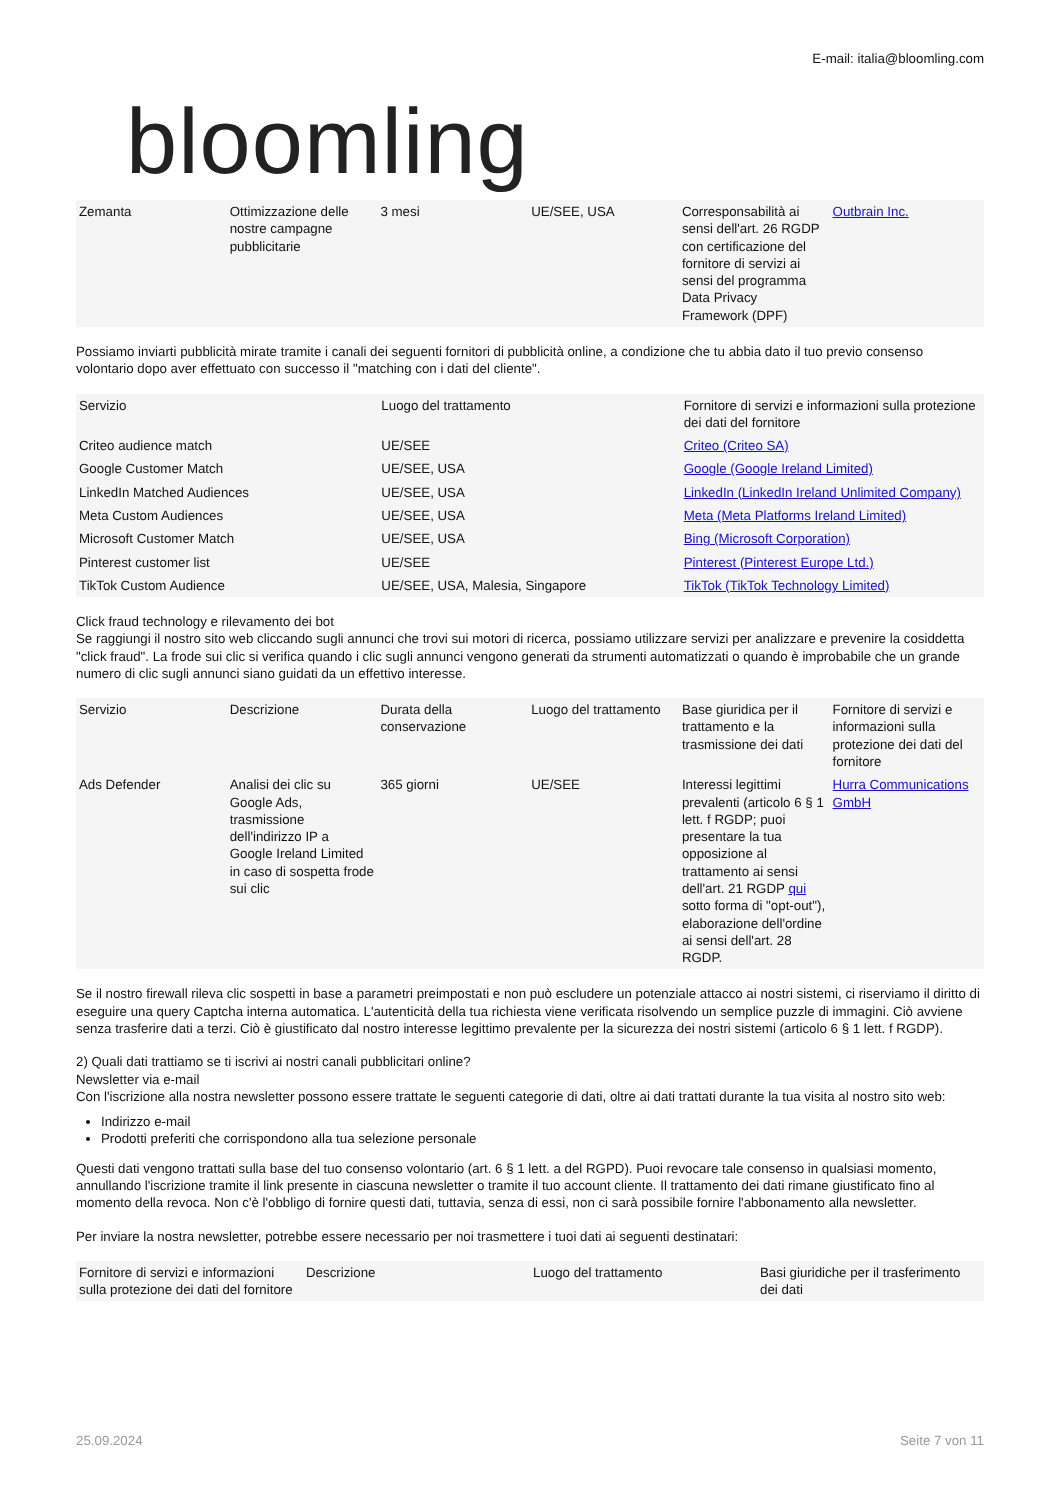bloomling
E-mail: italia@bloomling.com
| Zemanta | Ottimizzazione delle nostre campagne pubblicitarie | 3 mesi | UE/SEE, USA | Corresponsabilità ai sensi dell'art. 26 RGDP con certificazione del fornitore di servizi ai sensi del programma Data Privacy Framework (DPF) | Outbrain Inc. |
Possiamo inviarti pubblicità mirate tramite i canali dei seguenti fornitori di pubblicità online, a condizione che tu abbia dato il tuo previo consenso volontario dopo aver effettuato con successo il "matching con i dati del cliente".
| Servizio | Luogo del trattamento | Fornitore di servizi e informazioni sulla protezione dei dati del fornitore |
| --- | --- | --- |
| Criteo audience match | UE/SEE | Criteo (Criteo SA) |
| Google Customer Match | UE/SEE, USA | Google (Google Ireland Limited) |
| LinkedIn Matched Audiences | UE/SEE, USA | LinkedIn (LinkedIn Ireland Unlimited Company) |
| Meta Custom Audiences | UE/SEE, USA | Meta (Meta Platforms Ireland Limited) |
| Microsoft Customer Match | UE/SEE, USA | Bing (Microsoft Corporation) |
| Pinterest customer list | UE/SEE | Pinterest (Pinterest Europe Ltd.) |
| TikTok Custom Audience | UE/SEE, USA, Malesia, Singapore | TikTok (TikTok Technology Limited) |
Click fraud technology e rilevamento dei bot
Se raggiungi il nostro sito web cliccando sugli annunci che trovi sui motori di ricerca, possiamo utilizzare servizi per analizzare e prevenire la cosiddetta "click fraud". La frode sui clic si verifica quando i clic sugli annunci vengono generati da strumenti automatizzati o quando è improbabile che un grande numero di clic sugli annunci siano guidati da un effettivo interesse.
| Servizio | Descrizione | Durata della conservazione | Luogo del trattamento | Base giuridica per il trattamento e la trasmissione dei dati | Fornitore di servizi e informazioni sulla protezione dei dati del fornitore |
| --- | --- | --- | --- | --- | --- |
| Ads Defender | Analisi dei clic su Google Ads, trasmissione dell'indirizzo IP a Google Ireland Limited in caso di sospetta frode sui clic | 365 giorni | UE/SEE | Interessi legittimi prevalenti (articolo 6 § 1 lett. f RGDP; puoi presentare la tua opposizione al trattamento ai sensi dell'art. 21 RGDP qui sotto forma di "opt-out"), elaborazione dell'ordine ai sensi dell'art. 28 RGDP. | Hurra Communications GmbH |
Se il nostro firewall rileva clic sospetti in base a parametri preimpostati e non può escludere un potenziale attacco ai nostri sistemi, ci riserviamo il diritto di eseguire una query Captcha interna automatica. L'autenticità della tua richiesta viene verificata risolvendo un semplice puzzle di immagini. Ciò avviene senza trasferire dati a terzi. Ciò è giustificato dal nostro interesse legittimo prevalente per la sicurezza dei nostri sistemi (articolo 6 § 1 lett. f RGDP).
2) Quali dati trattiamo se ti iscrivi ai nostri canali pubblicitari online?
Newsletter via e-mail
Con l'iscrizione alla nostra newsletter possono essere trattate le seguenti categorie di dati, oltre ai dati trattati durante la tua visita al nostro sito web:
Indirizzo e-mail
Prodotti preferiti che corrispondono alla tua selezione personale
Questi dati vengono trattati sulla base del tuo consenso volontario (art. 6 § 1 lett. a del RGPD). Puoi revocare tale consenso in qualsiasi momento, annullando l'iscrizione tramite il link presente in ciascuna newsletter o tramite il tuo account cliente. Il trattamento dei dati rimane giustificato fino al momento della revoca. Non c'è l'obbligo di fornire questi dati, tuttavia, senza di essi, non ci sarà possibile fornire l'abbonamento alla newsletter.
Per inviare la nostra newsletter, potrebbe essere necessario per noi trasmettere i tuoi dati ai seguenti destinatari:
| Fornitore di servizi e informazioni sulla protezione dei dati del fornitore | Descrizione | Luogo del trattamento | Basi giuridiche per il trasferimento dei dati |
| --- | --- | --- | --- |
25.09.2024 Seite 7 von 11